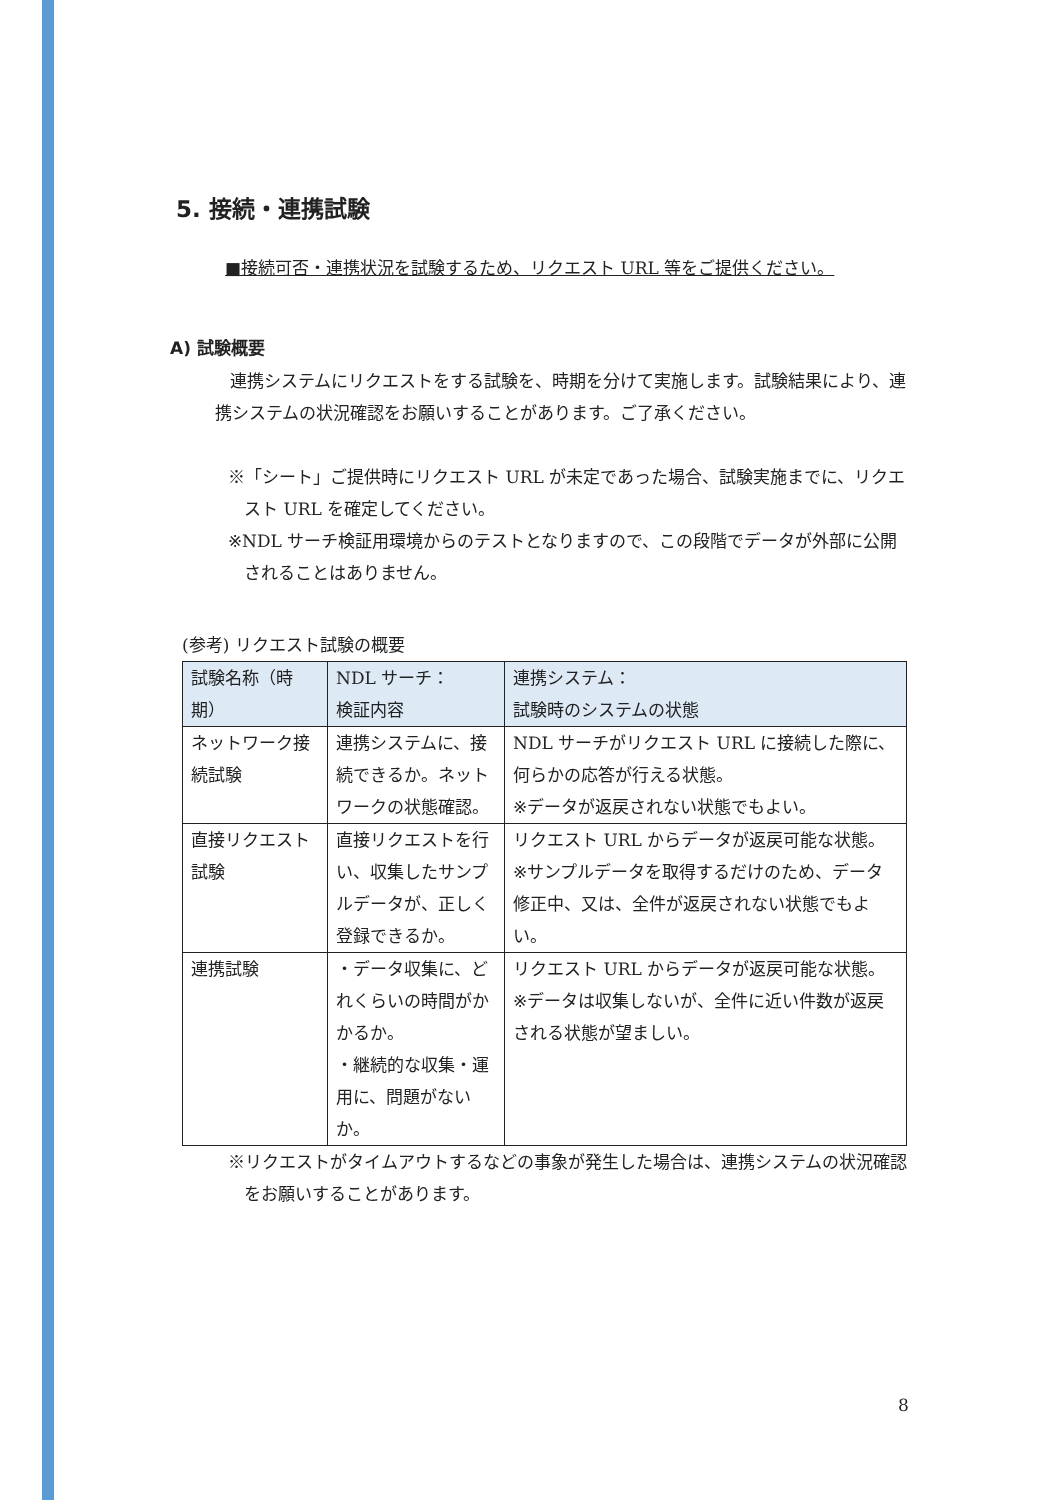5. 接続・連携試験
■接続可否・連携状況を試験するため、リクエスト URL 等をご提供ください。
A) 試験概要
連携システムにリクエストをする試験を、時期を分けて実施します。試験結果により、連携システムの状況確認をお願いすることがあります。ご了承ください。
※「シート」ご提供時にリクエスト URL が未定であった場合、試験実施までに、リクエスト URL を確定してください。
※NDL サーチ検証用環境からのテストとなりますので、この段階でデータが外部に公開されることはありません。
(参考) リクエスト試験の概要
| 試験名称（時期） | NDL サーチ： 検証内容 | 連携システム： 試験時のシステムの状態 |
| --- | --- | --- |
| ネットワーク接続試験 | 連携システムに、接続できるか。ネットワークの状態確認。 | NDL サーチがリクエスト URL に接続した際に、何らかの応答が行える状態。 ※データが返戻されない状態でもよい。 |
| 直接リクエスト試験 | 直接リクエストを行い、収集したサンプルデータが、正しく登録できるか。 | リクエスト URL からデータが返戻可能な状態。 ※サンプルデータを取得するだけのため、データ修正中、又は、全件が返戻されない状態でもよい。 |
| 連携試験 | ・データ収集に、どれくらいの時間がかかるか。 ・継続的な収集・運用に、問題がないか。 | リクエスト URL からデータが返戻可能な状態。 ※データは収集しないが、全件に近い件数が返戻される状態が望ましい。 |
※リクエストがタイムアウトするなどの事象が発生した場合は、連携システムの状況確認をお願いすることがあります。
8